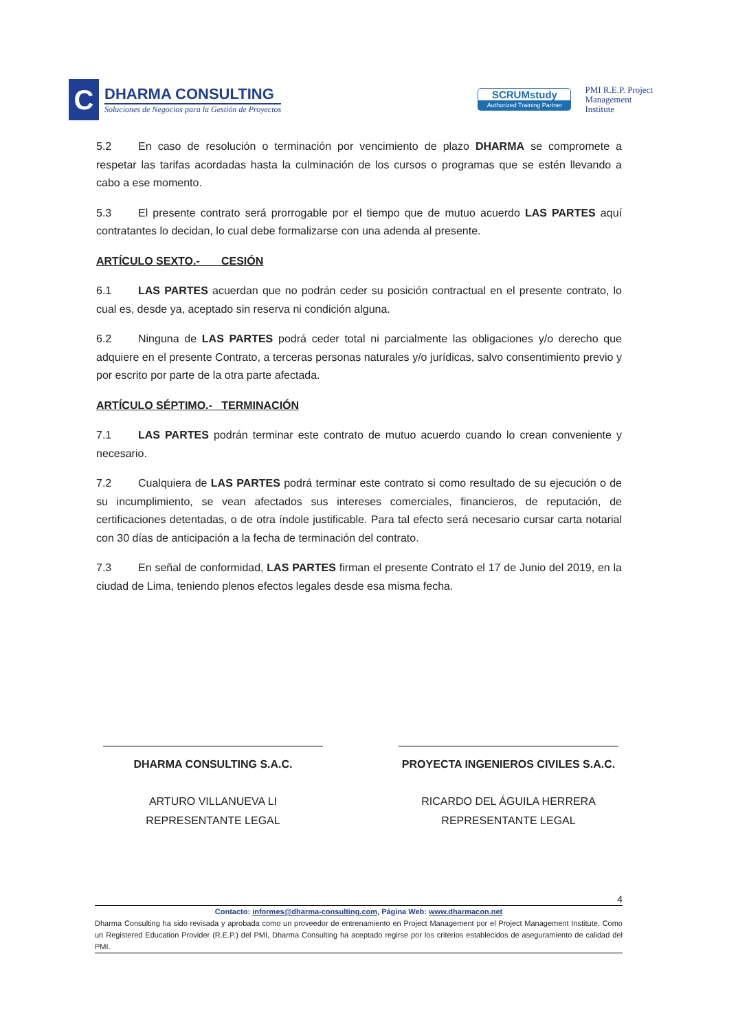C
DHARMA CONSULTING
Soluciones de Negocios para la Gestión de Proyectos
SCRUMstudy
Authorized Training Partner
PMI R.E.P. Project
Management
Institute
5.2 En caso de resolución o terminación por vencimiento de plazo DHARMA se compromete a respetar las tarifas acordadas hasta la culminación de los cursos o programas que se estén llevando a cabo a ese momento.
5.3 El presente contrato será prorrogable por el tiempo que de mutuo acuerdo LAS PARTES aquí contratantes lo decidan, lo cual debe formalizarse con una adenda al presente.
ARTÍCULO SEXTO.- CESIÓN
6.1 LAS PARTES acuerdan que no podrán ceder su posición contractual en el presente contrato, lo cual es, desde ya, aceptado sin reserva ni condición alguna.
6.2 Ninguna de LAS PARTES podrá ceder total ni parcialmente las obligaciones y/o derecho que adquiere en el presente Contrato, a terceras personas naturales y/o jurídicas, salvo consentimiento previo y por escrito por parte de la otra parte afectada.
ARTÍCULO SÉPTIMO.- TERMINACIÓN
7.1 LAS PARTES podrán terminar este contrato de mutuo acuerdo cuando lo crean conveniente y necesario.
7.2 Cualquiera de LAS PARTES podrá terminar este contrato si como resultado de su ejecución o de su incumplimiento, se vean afectados sus intereses comerciales, financieros, de reputación, de certificaciones detentadas, o de otra índole justificable. Para tal efecto será necesario cursar carta notarial con 30 días de anticipación a la fecha de terminación del contrato.
7.3 En señal de conformidad, LAS PARTES firman el presente Contrato el 17 de Junio del 2019, en la ciudad de Lima, teniendo plenos efectos legales desde esa misma fecha.
DHARMA CONSULTING S.A.C.
ARTURO VILLANUEVA LI
REPRESENTANTE LEGAL
PROYECTA INGENIEROS CIVILES S.A.C.
RICARDO DEL ÁGUILA HERRERA
REPRESENTANTE LEGAL
4
Contacto: informes@dharma-consulting.com, Página Web: www.dharmacon.net
Dharma Consulting ha sido revisada y aprobada como un proveedor de entrenamiento en Project Management por el Project Management Institute. Como un Registered Education Provider (R.E.P.) del PMI, Dharma Consulting ha aceptado regirse por los criterios establecidos de aseguramiento de calidad del PMI.